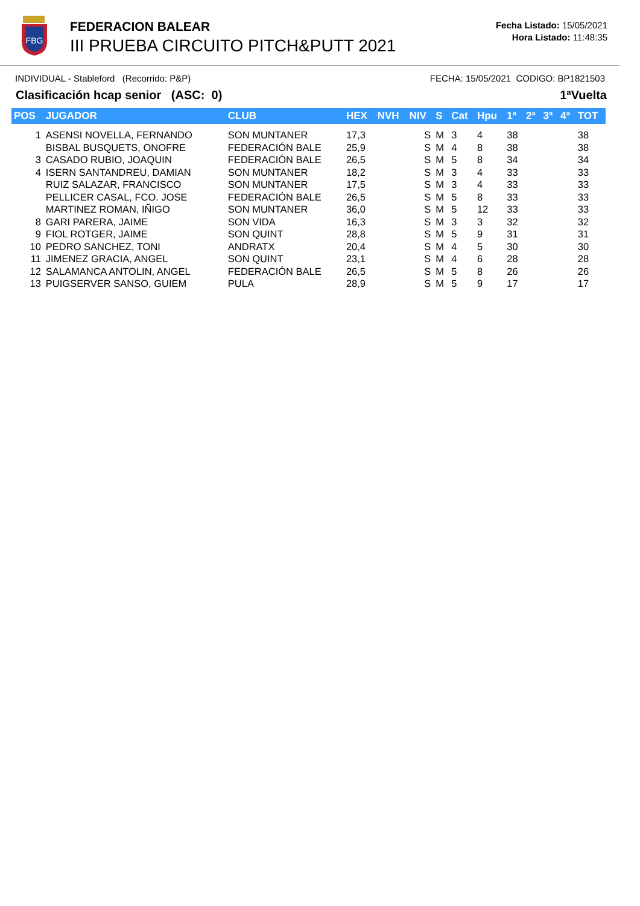FBG
FEDERACION BALEAR
III PRUEBA CIRCUITO PITCH&PUTT 2021
Fecha Listado: 15/05/2021
Hora Listado: 11:48:35
INDIVIDUAL - Stableford (Recorrido: P&P) FECHA: 15/05/2021 CODIGO: BP1821503
Clasificación hcap senior (ASC: 0) 1ªVuelta
| POS | JUGADOR | CLUB | HEX | NVH | NIV | S | Cat | Hpu | 1ª | 2ª | 3ª | 4ª | TOT |
| --- | --- | --- | --- | --- | --- | --- | --- | --- | --- | --- | --- | --- | --- |
| 1 | ASENSI NOVELLA, FERNANDO | SON MUNTANER | 17,3 | | S | M | 3 | 4 | 38 | | | | 38 |
| | BISBAL BUSQUETS, ONOFRE | FEDERACIÓN BALE | 25,9 | | S | M | 4 | 8 | 38 | | | | 38 |
| 3 | CASADO RUBIO, JOAQUIN | FEDERACIÓN BALE | 26,5 | | S | M | 5 | 8 | 34 | | | | 34 |
| 4 | ISERN SANTANDREU, DAMIAN | SON MUNTANER | 18,2 | | S | M | 3 | 4 | 33 | | | | 33 |
| | RUIZ SALAZAR, FRANCISCO | SON MUNTANER | 17,5 | | S | M | 3 | 4 | 33 | | | | 33 |
| | PELLICER CASAL, FCO. JOSE | FEDERACIÓN BALE | 26,5 | | S | M | 5 | 8 | 33 | | | | 33 |
| | MARTINEZ ROMAN, IÑIGO | SON MUNTANER | 36,0 | | S | M | 5 | 12 | 33 | | | | 33 |
| 8 | GARI PARERA, JAIME | SON VIDA | 16,3 | | S | M | 3 | 3 | 32 | | | | 32 |
| 9 | FIOL ROTGER, JAIME | SON QUINT | 28,8 | | S | M | 5 | 9 | 31 | | | | 31 |
| 10 | PEDRO SANCHEZ, TONI | ANDRATX | 20,4 | | S | M | 4 | 5 | 30 | | | | 30 |
| 11 | JIMENEZ GRACIA, ANGEL | SON QUINT | 23,1 | | S | M | 4 | 6 | 28 | | | | 28 |
| 12 | SALAMANCA ANTOLIN, ANGEL | FEDERACIÓN BALE | 26,5 | | S | M | 5 | 8 | 26 | | | | 26 |
| 13 | PUIGSERVER SANSO, GUIEM | PULA | 28,9 | | S | M | 5 | 9 | 17 | | | | 17 |